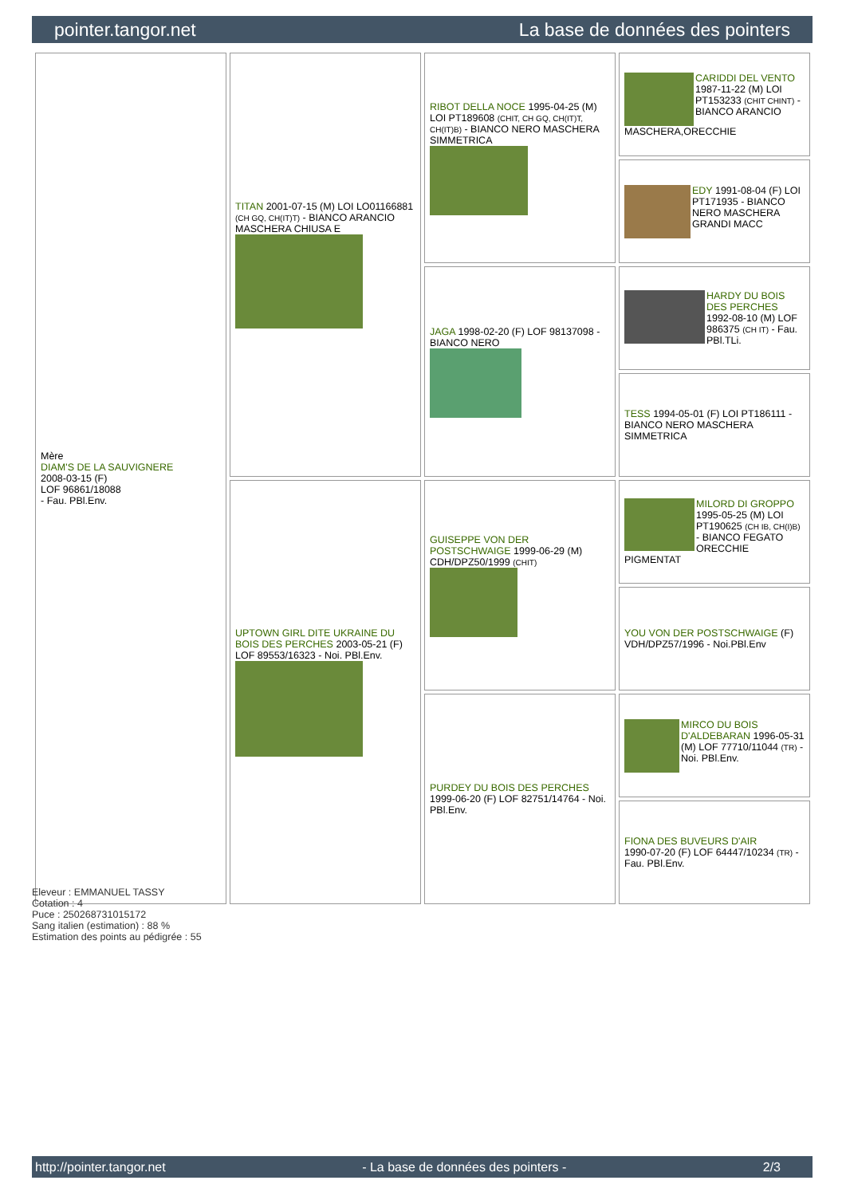pointer.tangor.net La base de données des pointers
| Mère DIAM'S DE LA SAUVIGNERE 2008-03-15 (F) LOF 96861/18088 - Fau. PBl.Env. | TITAN 2001-07-15 (M) LOI LO01166881 (CH GQ, CH(IT)T) - BIANCO ARANCIO MASCHERA CHIUSA E | RIBOT DELLA NOCE 1995-04-25 (M) LOI PT189608 (CHIT, CH GQ, CH(IT)T, CH(IT)B) - BIANCO NERO MASCHERA SIMMETRICA | CARIDDI DEL VENTO 1987-11-22 (M) LOI PT153233 (CHIT CHINT) - BIANCO ARANCIO MASCHERA,ORECCHIE |
| | | | EDY 1991-08-04 (F) LOI PT171935 - BIANCO NERO MASCHERA GRANDI MACC |
| | | JAGA 1998-02-20 (F) LOF 98137098 - BIANCO NERO | HARDY DU BOIS DES PERCHES 1992-08-10 (M) LOF 986375 (CH IT) - Fau. PBl.TLi. |
| | | | TESS 1994-05-01 (F) LOI PT186111 - BIANCO NERO MASCHERA SIMMETRICA |
| | UPTOWN GIRL DITE UKRAINE DU BOIS DES PERCHES 2003-05-21 (F) LOF 89553/16323 - Noi. PBl.Env. | GUISEPPE VON DER POSTSCHWAIGE 1999-06-29 (M) CDH/DPZ50/1999 (CHIT) | MILORD DI GROPPO 1995-05-25 (M) LOI PT190625 (CH IB, CH(I)B) - BIANCO FEGATO ORECCHIE PIGMENTAT |
| | | | YOU VON DER POSTSCHWAIGE (F) VDH/DPZ57/1996 - Noi.PBl.Env |
| | | PURDEY DU BOIS DES PERCHES 1999-06-20 (F) LOF 82751/14764 - Noi. PBl.Env. | MIRCO DU BOIS D'ALDEBARAN 1996-05-31 (M) LOF 77710/11044 (TR) - Noi. PBl.Env. |
| | | | FIONA DES BUVEURS D'AIR 1990-07-20 (F) LOF 64447/10234 (TR) - Fau. PBl.Env. |
Eleveur : EMMANUEL TASSY
Cotation : 4
Puce : 250268731015172
Sang italien (estimation) : 88 %
Estimation des points au pédigrée : 55
http://pointer.tangor.net - La base de données des pointers - 2/3